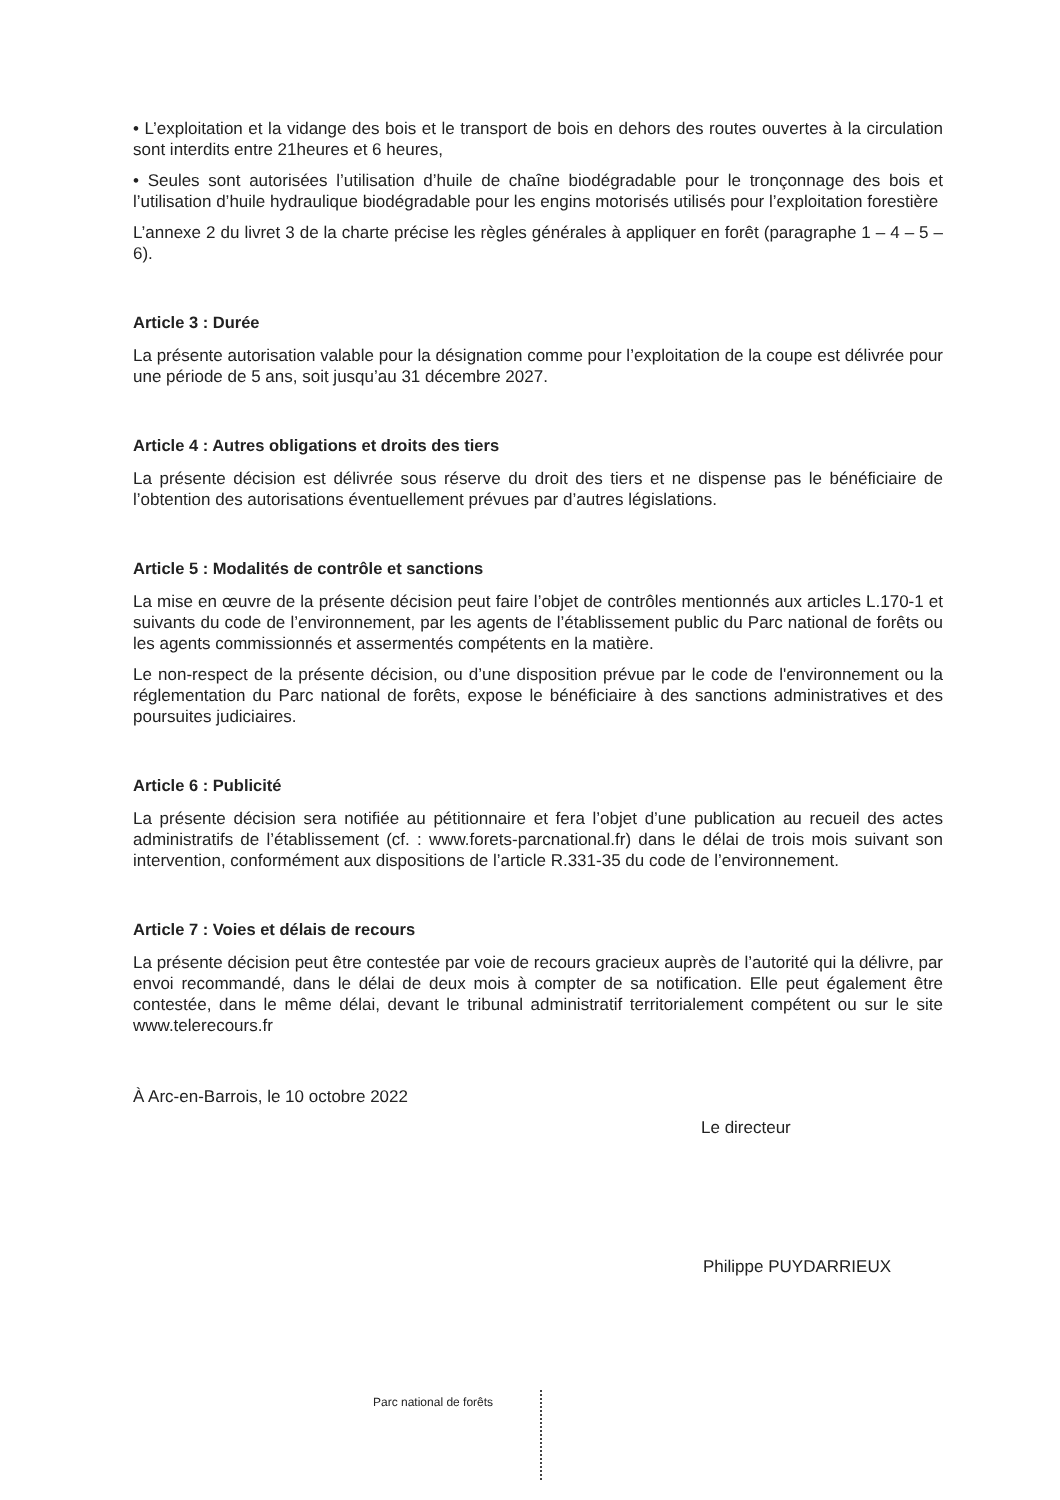• L’exploitation et la vidange des bois et le transport de bois en dehors des routes ouvertes à la circulation sont interdits entre 21heures et 6 heures,
• Seules sont autorisées l’utilisation d’huile de chaîne biodégradable pour le tronçonnage des bois et l’utilisation d’huile hydraulique biodégradable pour les engins motorisés utilisés pour l’exploitation forestière
L’annexe 2 du livret 3 de la charte précise les règles générales à appliquer en forêt (paragraphe 1 – 4 – 5 – 6).
Article 3 : Durée
La présente autorisation valable pour la désignation comme pour l’exploitation de la coupe est délivrée pour une période de 5 ans, soit jusqu’au 31 décembre 2027.
Article 4 : Autres obligations et droits des tiers
La présente décision est délivrée sous réserve du droit des tiers et ne dispense pas le bénéficiaire de l’obtention des autorisations éventuellement prévues par d’autres législations.
Article 5 : Modalités de contrôle et sanctions
La mise en œuvre de la présente décision peut faire l’objet de contrôles mentionnés aux articles L.170-1 et suivants du code de l’environnement, par les agents de l’établissement public du Parc national de forêts ou les agents commissionnés et assermentés compétents en la matière.
Le non-respect de la présente décision, ou d’une disposition prévue par le code de l'environnement ou la réglementation du Parc national de forêts, expose le bénéficiaire à des sanctions administratives et des poursuites judiciaires.
Article 6 : Publicité
La présente décision sera notifiée au pétitionnaire et fera l’objet d’une publication au recueil des actes administratifs de l’établissement (cf. : www.forets-parcnational.fr) dans le délai de trois mois suivant son intervention, conformément aux dispositions de l’article R.331-35 du code de l’environnement.
Article 7 : Voies et délais de recours
La présente décision peut être contestée par voie de recours gracieux auprès de l’autorité qui la délivre, par envoi recommandé, dans le délai de deux mois à compter de sa notification. Elle peut également être contestée, dans le même délai, devant le tribunal administratif territorialement compétent ou sur le site www.telerecours.fr
À Arc-en-Barrois, le 10 octobre 2022
Le directeur
Philippe PUYDARRIEUX
Parc national de forêts